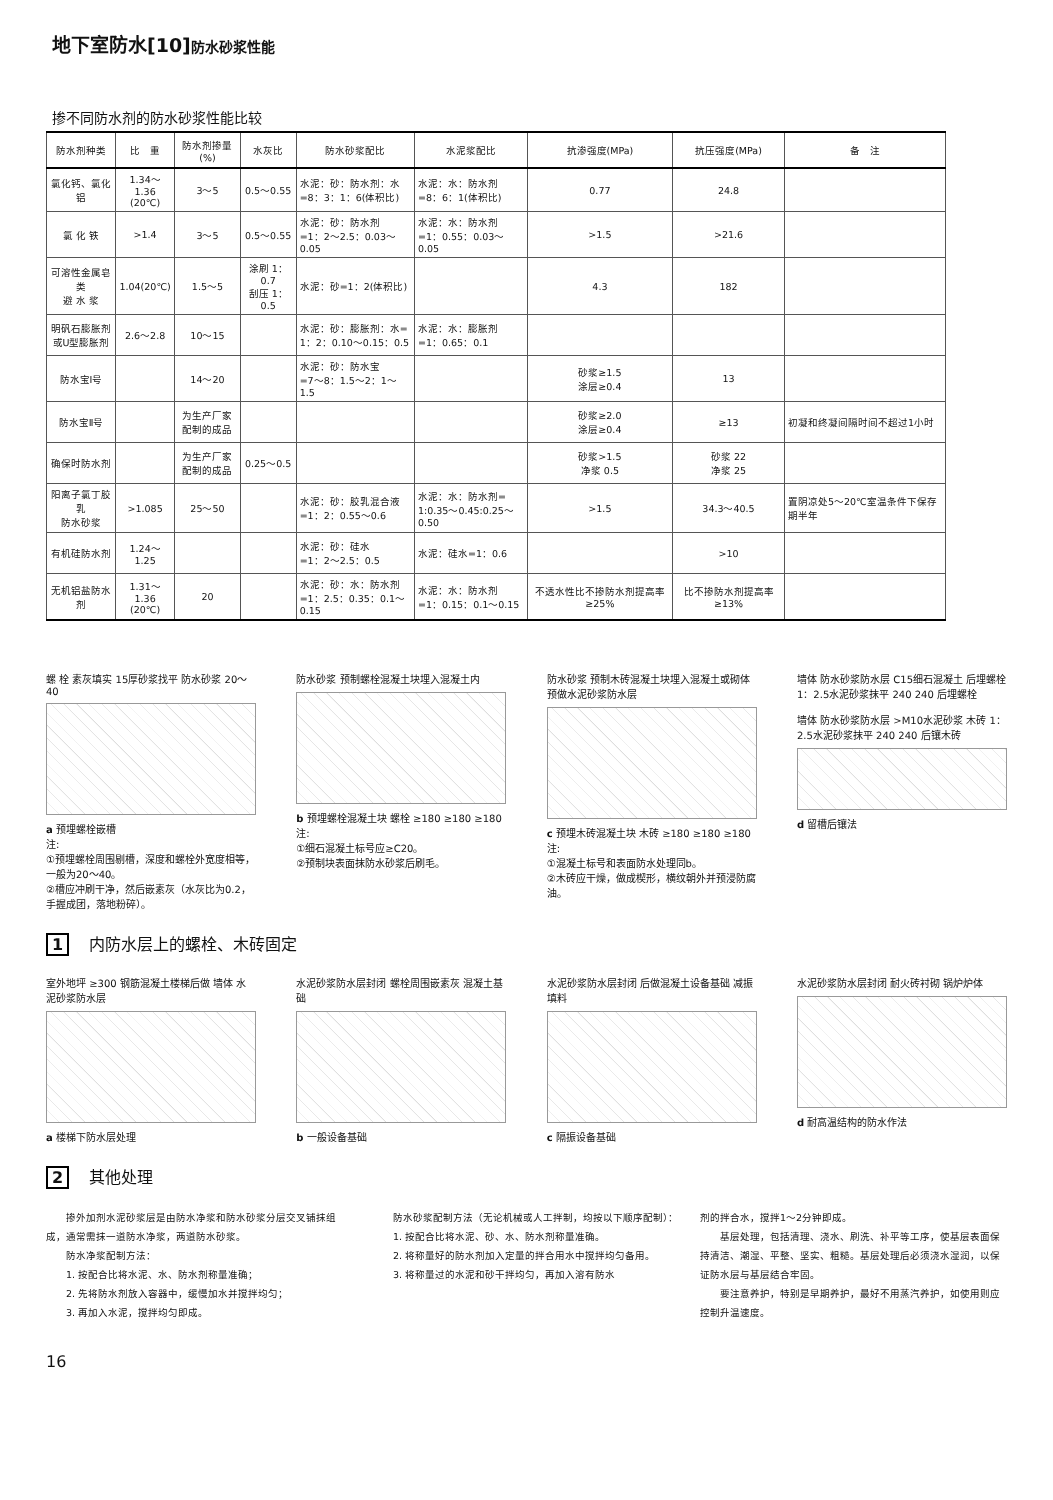地下室防水[10]防水砂浆性能
掺不同防水剂的防水砂浆性能比较
| 防水剂种类 | 比 重 | 防水剂掺量(%) | 水灰比 | 防水砂浆配比 | 水泥浆配比 | 抗渗强度(MPa) | 抗压强度(MPa) | 备 注 |
| --- | --- | --- | --- | --- | --- | --- | --- | --- |
| 氯化钙、氯化铝 | 1.34～1.36 (20℃) | 3～5 | 0.5～0.55 | 水泥：砂：防水剂：水 =8：3：1：6(体积比) | 水泥：水：防水剂 =8：6：1(体积比) | 0.77 | 24.8 | |
| 氯 化 铁 | >1.4 | 3～5 | 0.5～0.55 | 水泥：砂：防水剂 =1：2～2.5：0.03～0.05 | 水泥：水：防水剂 =1：0.55：0.03～0.05 | >1.5 | >21.6 | |
| 可溶性金属皂类 避 水 浆 | 1.04(20℃) | 1.5～5 | 涂刷 1：0.7 刮压 1：0.5 | 水泥：砂=1：2(体积比) | | 4.3 | 182 | |
| 明矾石膨胀剂 或U型膨胀剂 | 2.6～2.8 | 10～15 | | 水泥：砂：膨胀剂：水= 1：2：0.10～0.15：0.5 | 水泥：水：膨胀剂 =1：0.65：0.1 | | | |
| 防水宝Ⅰ号 | | 14～20 | | 水泥：砂：防水宝 =7～8：1.5～2：1～1.5 | | 砂浆≥1.5 涂层≥0.4 | 13 | |
| 防水宝Ⅱ号 | | 为生产厂家 配制的成品 | | | | 砂浆≥2.0 涂层≥0.4 | ≥13 | 初凝和终凝间隔时间不超过1小时 |
| 确保时防水剂 | | 为生产厂家 配制的成品 | 0.25～0.5 | | | 砂浆>1.5 净浆 0.5 | 砂浆 22 净浆 25 | |
| 阳离子氯丁胶乳 防水砂浆 | >1.085 | 25～50 | | 水泥：砂：胶乳混合液 =1：2：0.55～0.6 | 水泥：水：防水剂= 1:0.35～0.45:0.25～0.50 | >1.5 | 34.3～40.5 | 置阴凉处5～20℃室温条件下保存期半年 |
| 有机硅防水剂 | 1.24～1.25 | | | 水泥：砂：硅水 =1：2～2.5：0.5 | 水泥：硅水=1：0.6 | | >10 | |
| 无机铝盐防水剂 | 1.31～1.36 (20℃) | 20 | | 水泥：砂：水：防水剂 =1：2.5：0.35：0.1～0.15 | 水泥：水：防水剂 =1：0.15：0.1～0.15 | 不透水性比不掺防水剂提高率≥25% | 比不掺防水剂提高率≥13% | |
螺 栓 素灰填实 15厚砂浆找平 防水砂浆 20～40
a 预埋螺栓嵌槽
注:
①预埋螺栓周围剔槽，深度和螺栓外宽度相等，一般为20～40。
②槽应冲刷干净，然后嵌素灰（水灰比为0.2，手握成团，落地粉碎）。
防水砂浆 预制螺栓混凝土块埋入混凝土内
b 预埋螺栓混凝土块 螺栓 ≥180 ≥180 ≥180
注:
①细石混凝土标号应≥C20。
②预制块表面抹防水砂浆后刷毛。
防水砂浆 预制木砖混凝土块埋入混凝土或砌体 预做水泥砂浆防水层
c 预埋木砖混凝土块 木砖 ≥180 ≥180 ≥180
注:
①混凝土标号和表面防水处理同b。
②木砖应干燥，做成楔形，横纹朝外并预浸防腐油。
墙体 防水砂浆防水层 C15细石混凝土 后埋螺栓 1：2.5水泥砂浆抹平 240 240 后埋螺栓
墙体 防水砂浆防水层 >M10水泥砂浆 木砖 1：2.5水泥砂浆抹平 240 240 后镶木砖
d 留槽后镶法
1 内防水层上的螺栓、木砖固定
室外地坪 ≥300 钢筋混凝土楼梯后做 墙体 水泥砂浆防水层
a 楼梯下防水层处理
水泥砂浆防水层封闭 螺栓周围嵌素灰 混凝土基础
b 一般设备基础
水泥砂浆防水层封闭 后做混凝土设备基础 减振填料
c 隔振设备基础
水泥砂浆防水层封闭 耐火砖衬砌 锅炉炉体
d 耐高温结构的防水作法
2 其他处理
　　掺外加剂水泥砂浆层是由防水净浆和防水砂浆分层交叉铺抹组成，通常需抹一道防水净浆，两道防水砂浆。
　　防水净浆配制方法：
　　1. 按配合比将水泥、水、防水剂称量准确；
　　2. 先将防水剂放入容器中，缓慢加水并搅拌均匀；
　　3. 再加入水泥，搅拌均匀即成。
　　防水砂浆配制方法（无论机械或人工拌制，均按以下顺序配制）：
　　1. 按配合比将水泥、砂、水、防水剂称量准确。
　　2. 将称量好的防水剂加入定量的拌合用水中搅拌均匀备用。
　　3. 将称量过的水泥和砂干拌均匀，再加入溶有防水
剂的拌合水，搅拌1～2分钟即成。
　　基层处理，包括清理、浇水、刷洗、补平等工序，使基层表面保持清洁、潮湿、平整、坚实、粗糙。基层处理后必须浇水湿润，以保证防水层与基层结合牢固。
　　要注意养护，特别是早期养护，最好不用蒸汽养护，如使用则应控制升温速度。
16